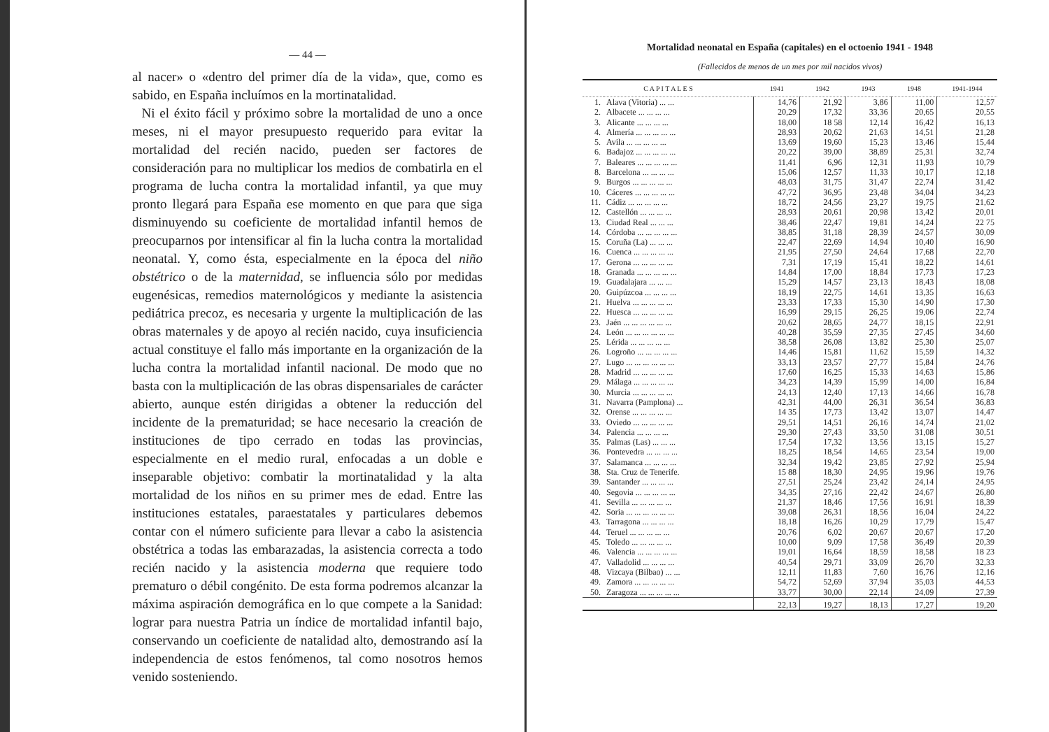— 44 —
al nacer» o «dentro del primer día de la vida», que, como es sabido, en España incluímos en la mortinatalidad.
Ni el éxito fácil y próximo sobre la mortalidad de uno a once meses, ni el mayor presupuesto requerido para evitar la mortalidad del recién nacido, pueden ser factores de consideración para no multiplicar los medios de combatirla en el programa de lucha contra la mortalidad infantil, ya que muy pronto llegará para España ese momento en que para que siga disminuyendo su coeficiente de mortalidad infantil hemos de preocuparnos por intensificar al fin la lucha contra la mortalidad neonatal. Y, como ésta, especialmente en la época del niño obstétrico o de la maternidad, se influencia sólo por medidas eugenésicas, remedios maternológicos y mediante la asistencia pediátrica precoz, es necesaria y urgente la multiplicación de las obras maternales y de apoyo al recién nacido, cuya insuficiencia actual constituye el fallo más importante en la organización de la lucha contra la mortalidad infantil nacional. De modo que no basta con la multiplicación de las obras dispensariales de carácter abierto, aunque estén dirigidas a obtener la reducción del incidente de la prematuridad; se hace necesario la creación de instituciones de tipo cerrado en todas las provincias, especialmente en el medio rural, enfocadas a un doble e inseparable objetivo: combatir la mortinatalidad y la alta mortalidad de los niños en su primer mes de edad. Entre las instituciones estatales, paraestatales y particulares debemos contar con el número suficiente para llevar a cabo la asistencia obstétrica a todas las embarazadas, la asistencia correcta a todo recién nacido y la asistencia moderna que requiere todo prematuro o débil congénito. De esta forma podremos alcanzar la máxima aspiración demográfica en lo que compete a la Sanidad: lograr para nuestra Patria un índice de mortalidad infantil bajo, conservando un coeficiente de natalidad alto, demostrando así la independencia de estos fenómenos, tal como nosotros hemos venido sosteniendo.
Mortalidad neonatal en España (capitales) en el octoenio 1941 - 1948
(Fallecidos de menos de un mes por mil nacidos vivos)
| C A P I T A L E S | | 1941 | 1942 | 1943 | 1948 | 1941-1944 |
| --- | --- | --- | --- | --- | --- | --- |
| 1. | Alava (Vitoria) ... ... | 14,76 | 21,92 | 3,86 | 11,00 | 12,57 |
| 2. | Albacete ... ... ... ... | 20,29 | 17,32 | 33,36 | 20,65 | 20,55 |
| 3. | Alicante ... ... ... ... | 18,00 | 18 58 | 12,14 | 16,42 | 16,13 |
| 4. | Almería ... ... ... ... ... | 28,93 | 20,62 | 21,63 | 14,51 | 21,28 |
| 5. | Avila ... ... ... ... ... | 13,69 | 19,60 | 15,23 | 13,46 | 15,44 |
| 6. | Badajoz ... ... ... ... ... | 20,22 | 39,00 | 38,89 | 25,31 | 32,74 |
| 7. | Baleares ... ... ... ... ... | 11,41 | 6,96 | 12,31 | 11,93 | 10,79 |
| 8. | Barcelona ... ... ... ... | 15,06 | 12,57 | 11,33 | 10,17 | 12,18 |
| 9. | Burgos ... ... ... ... ... | 48,03 | 31,75 | 31,47 | 22,74 | 31,42 |
| 10. | Cáceres ... ... ... ... ... | 47,72 | 36,95 | 23,48 | 34,04 | 34,23 |
| 11. | Cádiz ... ... ... ... ... | 18,72 | 24,56 | 23,27 | 19,75 | 21,62 |
| 12. | Castellón ... ... ... ... | 28,93 | 20,61 | 20,98 | 13,42 | 20,01 |
| 13. | Ciudad Real ... ... ... | 38,46 | 22,47 | 19,81 | 14,24 | 22 75 |
| 14. | Córdoba ... ... ... ... ... | 38,85 | 31,18 | 28,39 | 24,57 | 30,09 |
| 15. | Coruña (La) ... ... ... | 22,47 | 22,69 | 14,94 | 10,40 | 16,90 |
| 16. | Cuenca ... ... ... ... ... | 21,95 | 27,50 | 24,64 | 17,68 | 22,70 |
| 17. | Gerona ... ... ... ... ... | 7,31 | 17,19 | 15,41 | 18,22 | 14,61 |
| 18. | Granada ... ... ... ... ... | 14,84 | 17,00 | 18,84 | 17,73 | 17,23 |
| 19. | Guadalajara ... ... ... | 15,29 | 14,57 | 23,13 | 18,43 | 18,08 |
| 20. | Guipúzcoa ... ... ... ... | 18,19 | 22,75 | 14,61 | 13,35 | 16,63 |
| 21. | Huelva ... ... ... ... ... | 23,33 | 17,33 | 15,30 | 14,90 | 17,30 |
| 22. | Huesca ... ... ... ... ... | 16,99 | 29,15 | 26,25 | 19,06 | 22,74 |
| 23. | Jaén ... ... ... ... ... ... | 20,62 | 28,65 | 24,77 | 18,15 | 22,91 |
| 24. | León ... ... ... ... ... ... | 40,28 | 35,59 | 27,35 | 27,45 | 34,60 |
| 25. | Lérida ... ... ... ... ... | 38,58 | 26,08 | 13,82 | 25,30 | 25,07 |
| 26. | Logroño ... ... ... ... ... | 14,46 | 15,81 | 11,62 | 15,59 | 14,32 |
| 27. | Lugo ... ... ... ... ... ... | 33,13 | 23,57 | 27,77 | 15,84 | 24,76 |
| 28. | Madrid ... ... ... ... ... | 17,60 | 16,25 | 15,33 | 14,63 | 15,86 |
| 29. | Málaga ... ... ... ... ... | 34,23 | 14,39 | 15,99 | 14,00 | 16,84 |
| 30. | Murcia ... ... ... ... ... | 24,13 | 12,40 | 17,13 | 14,66 | 16,78 |
| 31. | Navarra (Pamplona) ... | 42,31 | 44,00 | 26,31 | 36,54 | 36,83 |
| 32. | Orense ... ... ... ... ... | 14 35 | 17,73 | 13,42 | 13,07 | 14,47 |
| 33. | Oviedo ... ... ... ... ... | 29,51 | 14,51 | 26,16 | 14,74 | 21,02 |
| 34. | Palencia ... ... ... ... | 29,30 | 27,43 | 33,50 | 31,08 | 30,51 |
| 35. | Palmas (Las) ... ... ... | 17,54 | 17,32 | 13,56 | 13,15 | 15,27 |
| 36. | Pontevedra ... ... ... ... | 18,25 | 18,54 | 14,65 | 23,54 | 19,00 |
| 37. | Salamanca ... ... ... ... | 32,34 | 19,42 | 23,85 | 27,92 | 25,94 |
| 38. | Sta. Cruz de Tenerife. | 15 88 | 18,30 | 24,95 | 19,96 | 19,76 |
| 39. | Santander ... ... ... ... | 27,51 | 25,24 | 23,42 | 24,14 | 24,95 |
| 40. | Segovia ... ... ... ... ... | 34,35 | 27,16 | 22,42 | 24,67 | 26,80 |
| 41. | Sevilla ... ... ... ... ... | 21,37 | 18,46 | 17,56 | 16,91 | 18,39 |
| 42. | Soria ... ... ... ... ... ... | 39,08 | 26,31 | 18,56 | 16,04 | 24,22 |
| 43. | Tarragona ... ... ... ... | 18,18 | 16,26 | 10,29 | 17,79 | 15,47 |
| 44. | Teruel ... ... ... ... ... | 20,76 | 6,02 | 20,67 | 20,67 | 17,20 |
| 45. | Toledo ... ... ... ... ... | 10,00 | 9,09 | 17,58 | 36,49 | 20,39 |
| 46. | Valencia ... ... ... ... ... | 19,01 | 16,64 | 18,59 | 18,58 | 18 23 |
| 47. | Valladolid ... ... ... ... | 40,54 | 29,71 | 33,09 | 26,70 | 32,33 |
| 48. | Vizcaya (Bilbao) ... ... | 12,11 | 11,83 | 7,60 | 16,76 | 12,16 |
| 49. | Zamora ... ... ... ... ... | 54,72 | 52,69 | 37,94 | 35,03 | 44,53 |
| 50. | Zaragoza ... ... ... ... ... | 33,77 | 30,00 | 22,14 | 24,09 | 27,39 |
| | | 22,13 | 19,27 | 18,13 | 17,27 | 19,20 |